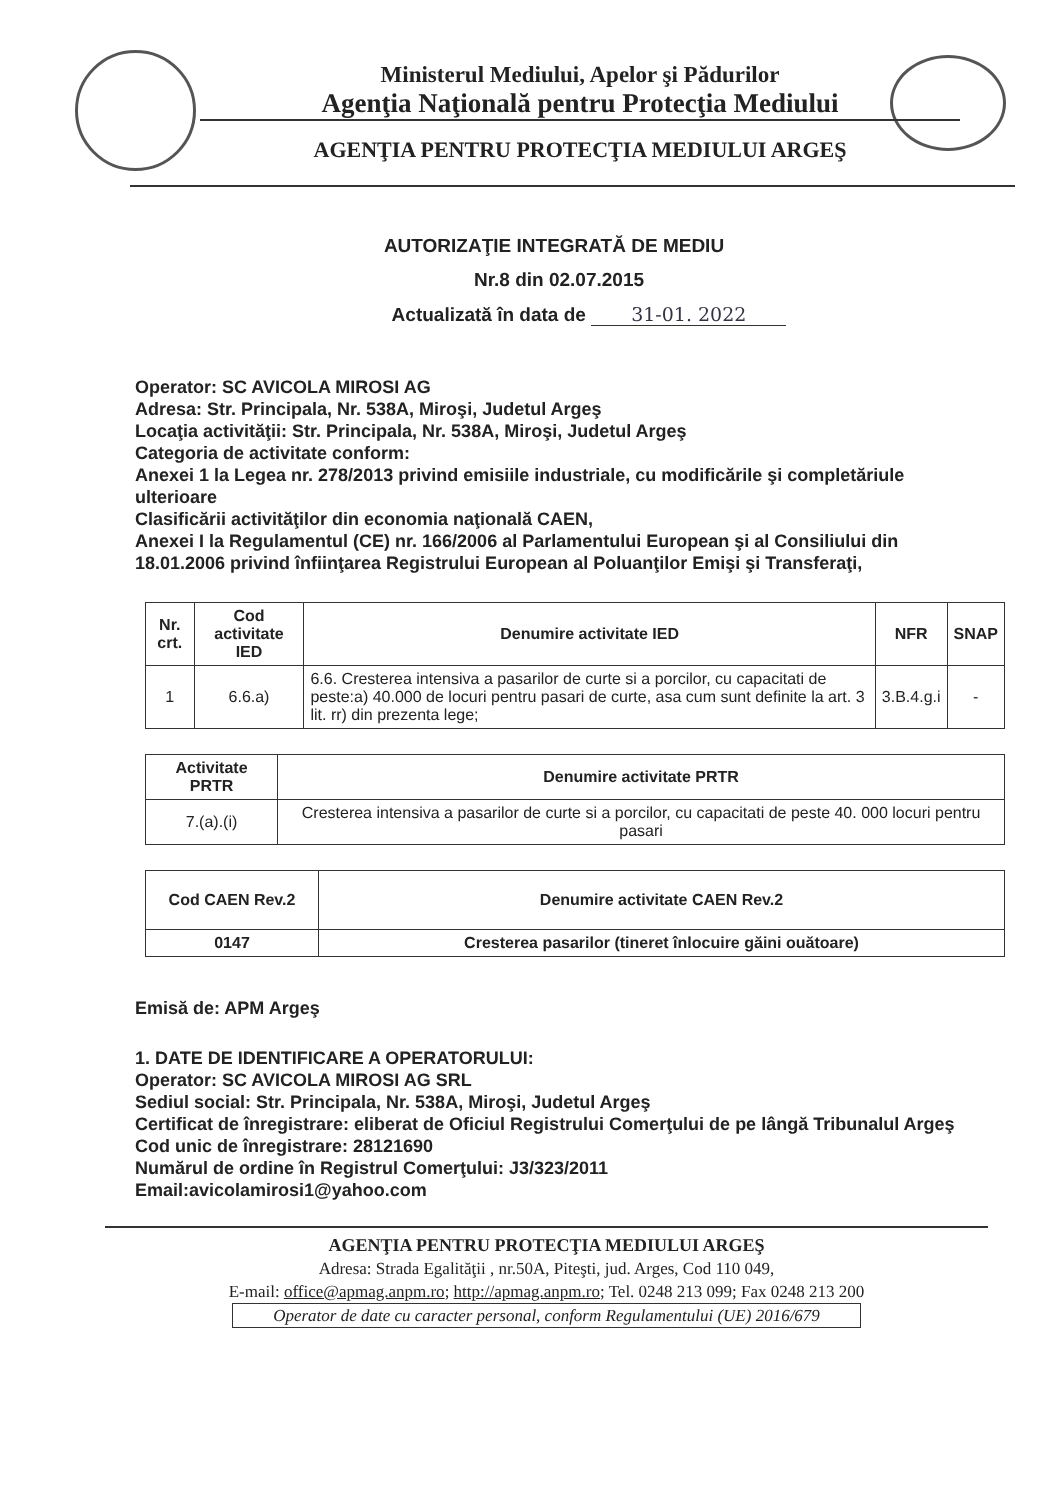Ministerul Mediului, Apelor şi Pădurilor
Agenţia Naţională pentru Protecţia Mediului
AGENŢIA PENTRU PROTECŢIA MEDIULUI ARGEŞ
AUTORIZAŢIE INTEGRATĂ DE MEDIU
Nr.8 din 02.07.2015
Actualizată în data de 31-01. 2022
Operator: SC AVICOLA MIROSI AG
Adresa: Str. Principala, Nr. 538A, Miroşi, Judetul Argeş
Locaţia activităţii: Str. Principala, Nr. 538A, Miroşi, Judetul Argeş
Categoria de activitate conform:
Anexei 1 la Legea nr. 278/2013 privind emisiile industriale, cu modificările şi completăriule ulterioare
Clasificării activităţilor din economia naţională CAEN,
Anexei I la Regulamentul (CE) nr. 166/2006 al Parlamentului European şi al Consiliului din 18.01.2006 privind înfiinţarea Registrului European al Poluanţilor Emişi şi Transferaţi,
| Nr. crt. | Cod activitate IED | Denumire activitate IED | NFR | SNAP |
| --- | --- | --- | --- | --- |
| 1 | 6.6.a) | 6.6. Cresterea intensiva a pasarilor de curte si a porcilor, cu capacitati de peste:a) 40.000 de locuri pentru pasari de curte, asa cum sunt definite la art. 3 lit. rr) din prezenta lege; | 3.B.4.g.i | - |
| Activitate PRTR | Denumire activitate PRTR |
| --- | --- |
| 7.(a).(i) | Cresterea intensiva a pasarilor de curte si a porcilor, cu capacitati de peste 40. 000 locuri pentru pasari |
| Cod CAEN Rev.2 | Denumire activitate CAEN Rev.2 |
| --- | --- |
| 0147 | Cresterea pasarilor (tineret înlocuire găini ouătoare) |
Emisă de: APM Argeş
1. DATE DE IDENTIFICARE A OPERATORULUI:
Operator: SC AVICOLA MIROSI AG SRL
Sediul social: Str. Principala, Nr. 538A, Miroşi, Judetul Argeş
Certificat de înregistrare: eliberat de Oficiul Registrului Comerţului de pe lângă Tribunalul Argeş
Cod unic de înregistrare: 28121690
Numărul de ordine în Registrul Comerţului: J3/323/2011
Email:avicolamirosi1@yahoo.com
AGENŢIA PENTRU PROTECŢIA MEDIULUI ARGEŞ
Adresa: Strada Egalităţii , nr.50A, Piteşti, jud. Arges, Cod 110 049,
E-mail: office@apmag.anpm.ro; http://apmag.anpm.ro; Tel. 0248 213 099; Fax 0248 213 200
Operator de date cu caracter personal, conform Regulamentului (UE) 2016/679